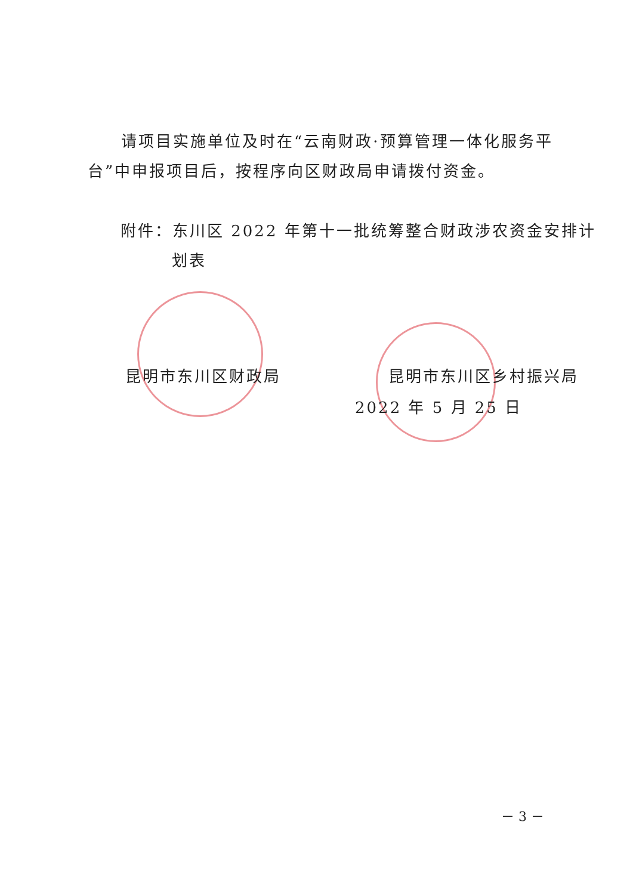请项目实施单位及时在“云南财政·预算管理一体化服务平台”中申报项目后，按程序向区财政局申请拨付资金。
附件：东川区 2022 年第十一批统筹整合财政涉农资金安排计划表
昆明市东川区财政局 昆明市东川区乡村振兴局
2022 年 5 月 25 日
－ 3 －